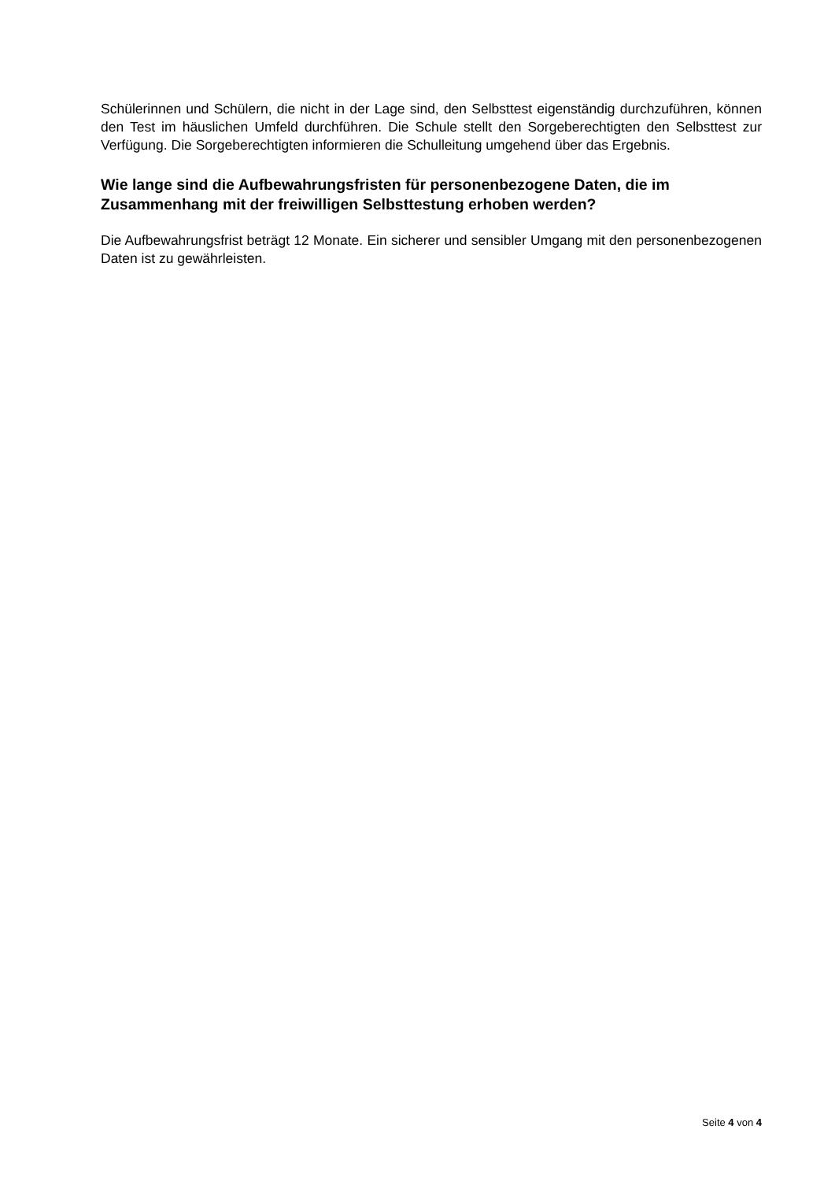Schülerinnen und Schülern, die nicht in der Lage sind, den Selbsttest eigenständig durchzuführen, können den Test im häuslichen Umfeld durchführen. Die Schule stellt den Sorgeberechtigten den Selbsttest zur Verfügung. Die Sorgeberechtigten informieren die Schulleitung umgehend über das Ergebnis.
Wie lange sind die Aufbewahrungsfristen für personenbezogene Daten, die im Zusammenhang mit der freiwilligen Selbsttestung erhoben werden?
Die Aufbewahrungsfrist beträgt 12 Monate. Ein sicherer und sensibler Umgang mit den personenbezogenen Daten ist zu gewährleisten.
Seite 4 von 4